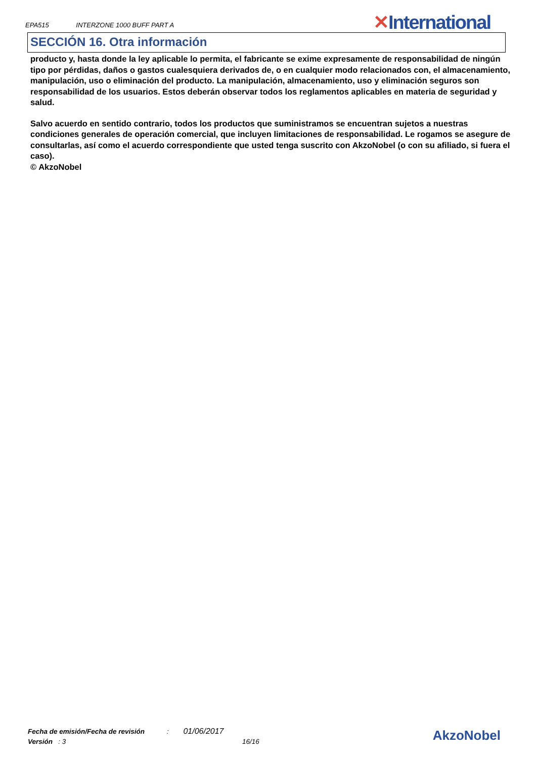EPA515 INTERZONE 1000 BUFF PART A
✕International
SECCIÓN 16. Otra información
producto y, hasta donde la ley aplicable lo permita, el fabricante se exime expresamente de responsabilidad de ningún tipo por pérdidas, daños o gastos cualesquiera derivados de, o en cualquier modo relacionados con, el almacenamiento, manipulación, uso o eliminación del producto. La manipulación, almacenamiento, uso y eliminación seguros son responsabilidad de los usuarios. Estos deberán observar todos los reglamentos aplicables en materia de seguridad y salud.
Salvo acuerdo en sentido contrario, todos los productos que suministramos se encuentran sujetos a nuestras condiciones generales de operación comercial, que incluyen limitaciones de responsabilidad. Le rogamos se asegure de consultarlas, así como el acuerdo correspondiente que usted tenga suscrito con AkzoNobel (o con su afiliado, si fuera el caso).
© AkzoNobel
Fecha de emisión/Fecha de revisión : 01/06/2017
Versión : 3 16/16
AkzoNobel